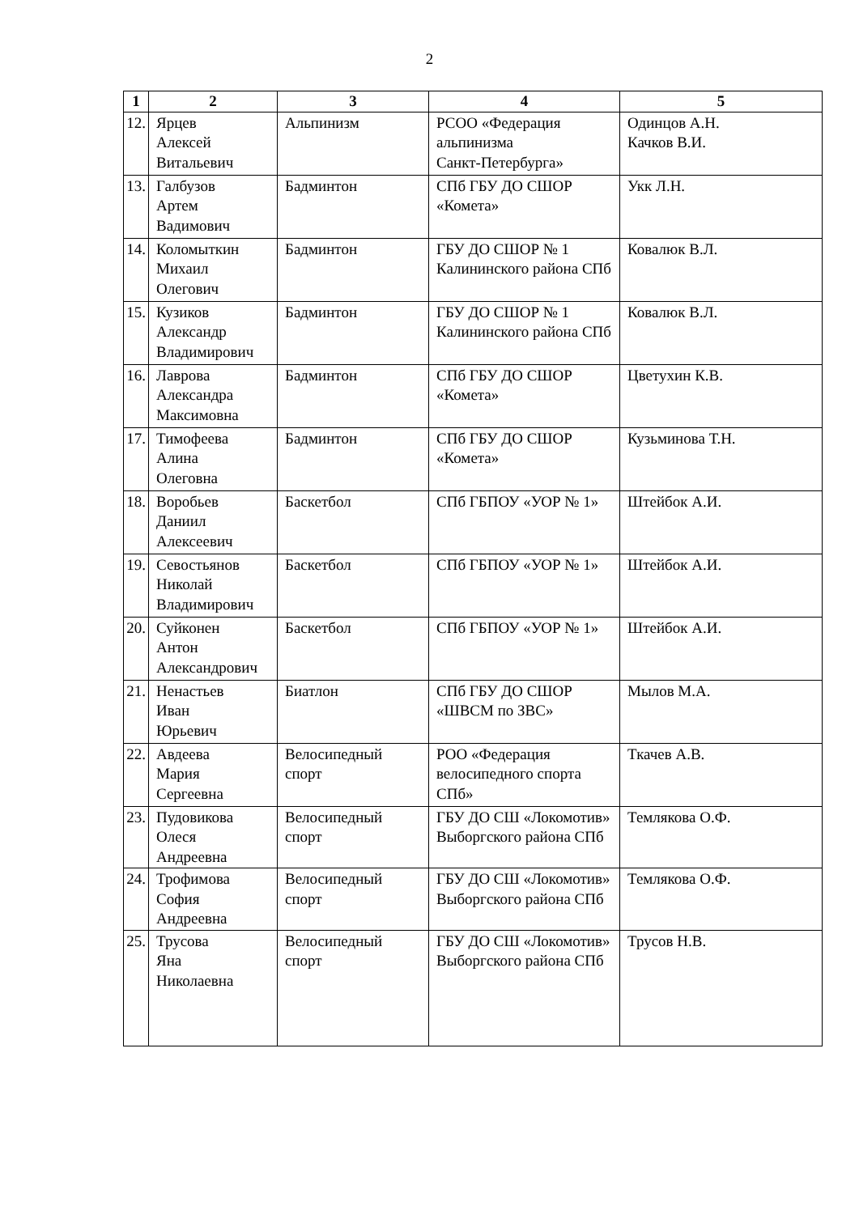2
| 1 | 2 | 3 | 4 | 5 |
| --- | --- | --- | --- | --- |
| 12. | Ярцев Алексей Витальевич | Альпинизм | РСОО «Федерация альпинизма Санкт-Петербурга» | Одинцов А.Н. Качков В.И. |
| 13. | Галбузов Артем Вадимович | Бадминтон | СПб ГБУ ДО СШОР «Комета» | Укк Л.Н. |
| 14. | Коломыткин Михаил Олегович | Бадминтон | ГБУ ДО СШОР № 1 Калининского района СПб | Ковалюк В.Л. |
| 15. | Кузиков Александр Владимирович | Бадминтон | ГБУ ДО СШОР № 1 Калининского района СПб | Ковалюк В.Л. |
| 16. | Лаврова Александра Максимовна | Бадминтон | СПб ГБУ ДО СШОР «Комета» | Цветухин К.В. |
| 17. | Тимофеева Алина Олеговна | Бадминтон | СПб ГБУ ДО СШОР «Комета» | Кузьминова Т.Н. |
| 18. | Воробьев Даниил Алексеевич | Баскетбол | СПб ГБПОУ «УОР № 1» | Штейбок А.И. |
| 19. | Севостьянов Николай Владимирович | Баскетбол | СПб ГБПОУ «УОР № 1» | Штейбок А.И. |
| 20. | Суйконен Антон Александрович | Баскетбол | СПб ГБПОУ «УОР № 1» | Штейбок А.И. |
| 21. | Ненастьев Иван Юрьевич | Биатлон | СПб ГБУ ДО СШОР «ШВСМ по ЗВС» | Мылов М.А. |
| 22. | Авдеева Мария Сергеевна | Велосипедный спорт | РОО «Федерация велосипедного спорта СПб» | Ткачев А.В. |
| 23. | Пудовикова Олеся Андреевна | Велосипедный спорт | ГБУ ДО СШ «Локомотив» Выборгского района СПб | Темлякова О.Ф. |
| 24. | Трофимова София Андреевна | Велосипедный спорт | ГБУ ДО СШ «Локомотив» Выборгского района СПб | Темлякова О.Ф. |
| 25. | Трусова Яна Николаевна | Велосипедный спорт | ГБУ ДО СШ «Локомотив» Выборгского района СПб | Трусов Н.В. |